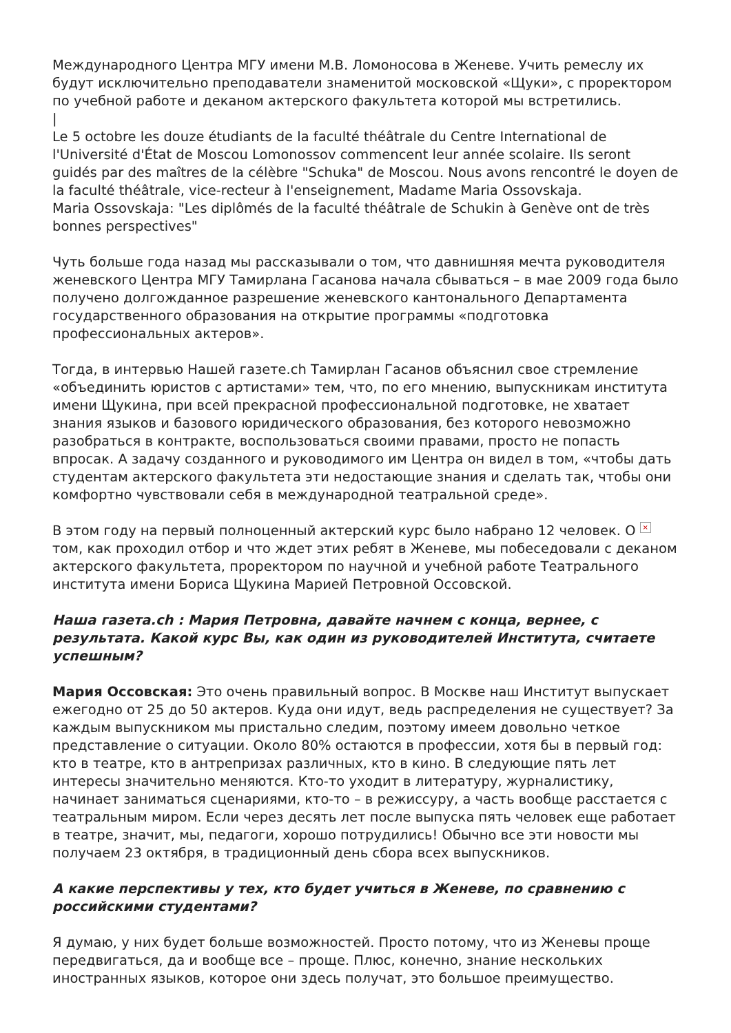Международного Центра МГУ имени М.В. Ломоносова в Женеве. Учить ремеслу их будут исключительно преподаватели знаменитой московской «Щуки», с проректором по учебной работе и деканом актерского факультета которой мы встретились.
|
Le 5 octobre les douze étudiants de la faculté théâtrale du Centre International de l'Université d'État de Moscou Lomonossov commencent leur année scolaire. Ils seront guidés par des maîtres de la célèbre "Schuka" de Moscou. Nous avons rencontré le doyen de la faculté théâtrale, vice-recteur à l'enseignement, Madame Maria Ossovskaja.
Maria Ossovskaja: "Les diplômés de la faculté théâtrale de Schukin à Genève ont de très bonnes perspectives"
Чуть больше года назад мы рассказывали о том, что давнишняя мечта руководителя женевского Центра МГУ Тамирлана Гасанова начала сбываться – в мае 2009 года было получено долгожданное разрешение женевского кантонального Департамента государственного образования на открытие программы «подготовка профессиональных актеров».
Тогда, в интервью Нашей газете.ch Тамирлан Гасанов объяснил свое стремление «объединить юристов с артистами» тем, что, по его мнению, выпускникам института имени Щукина, при всей прекрасной профессиональной подготовке, не хватает знания языков и базового юридического образования, без которого невозможно разобраться в контракте, воспользоваться своими правами, просто не попасть впросак. А задачу созданного и руководимого им Центра он видел в том, «чтобы дать студентам актерского факультета эти недостающие знания и сделать так, чтобы они комфортно чувствовали себя в международной театральной среде».
В этом году на первый полноценный актерский курс было набрано 12 человек. О × том, как проходил отбор и что ждет этих ребят в Женеве, мы побеседовали с деканом актерского факультета, проректором по научной и учебной работе Театрального института имени Бориса Щукина Марией Петровной Оссовской.
Наша газета.ch : Мария Петровна, давайте начнем с конца, вернее, с результата. Какой курс Вы, как один из руководителей Института, считаете успешным?
Мария Оссовская: Это очень правильный вопрос. В Москве наш Институт выпускает ежегодно от 25 до 50 актеров. Куда они идут, ведь распределения не существует? За каждым выпускником мы пристально следим, поэтому имеем довольно четкое представление о ситуации. Около 80% остаются в профессии, хотя бы в первый год: кто в театре, кто в антрепризах различных, кто в кино. В следующие пять лет интересы значительно меняются. Кто-то уходит в литературу, журналистику, начинает заниматься сценариями, кто-то – в режиссуру, а часть вообще расстается с театральным миром. Если через десять лет после выпуска пять человек еще работает в театре, значит, мы, педагоги, хорошо потрудились! Обычно все эти новости мы получаем 23 октября, в традиционный день сбора всех выпускников.
А какие перспективы у тех, кто будет учиться в Женеве, по сравнению с российскими студентами?
Я думаю, у них будет больше возможностей. Просто потому, что из Женевы проще передвигаться, да и вообще все – проще. Плюс, конечно, знание нескольких иностранных языков, которое они здесь получат, это большое преимущество.